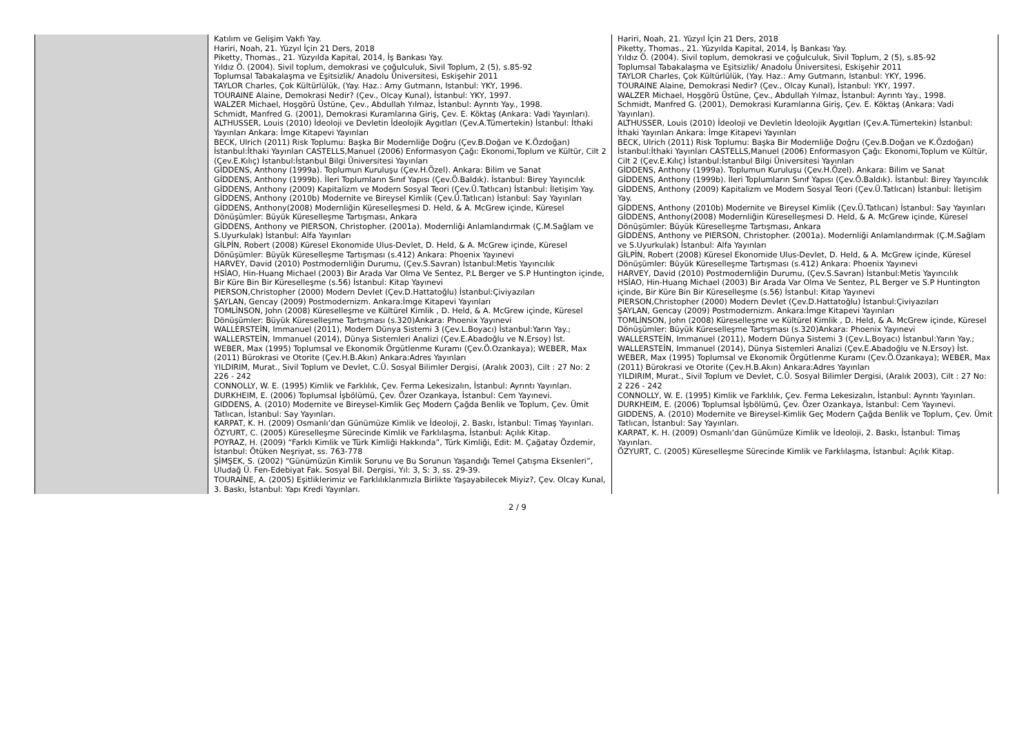| | Katılım ve Gelişim Vakfı Yay. Hariri, Noah, 21. Yüzyıl İçin 21 Ders, 2018 Piketty, Thomas., 21. Yüzyılda Kapital, 2014, İş Bankası Yay. Yıldız Ö. (2004). Sivil toplum, demokrasi ve çoğulculuk, Sivil Toplum, 2 (5), s.85-92 Toplumsal Tabakalaşma ve Eşitsizlik/ Anadolu Üniversitesi, Eskişehir 2011 TAYLOR Charles, Çok Kültürlülük, (Yay. Haz.: Amy Gutmann, Istanbul: YKY, 1996. TOURAINE Alaine, Demokrasi Nedir? (Çev., Olcay Kunal), İstanbul: YKY, 1997. WALZER Michael, Hoşgörü Üstüne, Çev., Abdullah Yılmaz, İstanbul: Ayrıntı Yay., 1998. Schmidt, Manfred G. (2001), Demokrasi Kuramlarına Giriş, Çev. E. Köktaş (Ankara: Vadi Yayınları). ALTHUSSER, Louis (2010) İdeoloji ve Devletin İdeolojik Aygıtları (Çev.A.Tümertekin) İstanbul: İthaki Yayınları Ankara: İmge Kitapevi Yayınları BECK, Ulrich (2011) Risk Toplumu: Başka Bir Modernliğe Doğru (Çev.B.Doğan ve K.Özdoğan) İstanbul:İthaki Yayınları CASTELLS,Manuel (2006) Enformasyon Çağı: Ekonomi,Toplum ve Kültür, Cilt 2 (Çev.E.Kılıç) İstanbul:İstanbul Bilgi Üniversitesi Yayınları GİDDENS, Anthony (1999a). Toplumun Kuruluşu (Çev.H.Özel). Ankara: Bilim ve Sanat GİDDENS, Anthony (1999b). İleri Toplumların Sınıf Yapısı (Çev.Ö.Baldık). İstanbul: Birey Yayıncılık GİDDENS, Anthony (2009) Kapitalizm ve Modern Sosyal Teori (Çev.Ü.Tatlıcan) İstanbul: İletişim Yay. GİDDENS, Anthony (2010b) Modernite ve Bireysel Kimlik (Çev.Ü.Tatlıcan) İstanbul: Say Yayınları GİDDENS, Anthony(2008) Modernliğin Küreselleşmesi D. Held, & A. McGrew içinde, Küresel Dönüşümler: Büyük Küreselleşme Tartışması, Ankara GİDDENS, Anthony ve PIERSON, Christopher. (2001a). Modernliği Anlamlandırmak (Ç.M.Sağlam ve S.Uyurkulak) İstanbul: Alfa Yayınları GİLPİN, Robert (2008) Küresel Ekonomide Ulus-Devlet, D. Held, & A. McGrew içinde, Küresel Dönüşümler: Büyük Küreselleşme Tartışması (s.412) Ankara: Phoenix Yayınevi HARVEY, David (2010) Postmodernliğin Durumu, (Çev.S.Savran) İstanbul:Metis Yayıncılık HSİAO, Hin-Huang Michael (2003) Bir Arada Var Olma Ve Sentez, P.L Berger ve S.P Huntington içinde, Bir Küre Bin Bir Küreselleşme (s.56) İstanbul: Kitap Yayınevi PIERSON,Christopher (2000) Modern Devlet (Çev.D.Hattatoğlu) İstanbul:Çiviyazıları ŞAYLAN, Gencay (2009) Postmodernizm. Ankara:İmge Kitapevi Yayınları TOMLİNSON, John (2008) Küreselleşme ve Kültürel Kimlik , D. Held, & A. McGrew içinde, Küresel Dönüşümler: Büyük Küreselleşme Tartışması (s.320)Ankara: Phoenix Yayınevi WALLERSTEİN, Immanuel (2011), Modern Dünya Sistemi 3 (Çev.L.Boyacı) İstanbul:Yarın Yay.; WALLERSTEİN, Immanuel (2014), Dünya Sistemleri Analizi (Çev.E.Abadoğlu ve N.Ersoy) İst. WEBER, Max (1995) Toplumsal ve Ekonomik Örgütlenme Kuramı (Çev.Ö.Ozankaya); WEBER, Max (2011) Bürokrasi ve Otorite (Çev.H.B.Akın) Ankara:Adres Yayınları YILDIRIM, Murat., Sivil Toplum ve Devlet, C.Ü. Sosyal Bilimler Dergisi, (Aralık 2003), Cilt : 27 No: 2 226 - 242 CONNOLLY, W. E. (1995) Kimlik ve Farklılık, Çev. Ferma Lekesizalın, İstanbul: Ayrıntı Yayınları. DURKHEIM, E. (2006) Toplumsal İşbölümü, Çev. Özer Ozankaya, İstanbul: Cem Yayınevi. GIDDENS, A. (2010) Modernite ve Bireysel-Kimlik Geç Modern Çağda Benlik ve Toplum, Çev. Ümit Tatlıcan, İstanbul: Say Yayınları. KARPAT, K. H. (2009) Osmanlı’dan Günümüze Kimlik ve İdeoloji, 2. Baskı, İstanbul: Timaş Yayınları. ÖZYURT, C. (2005) Küreselleşme Sürecinde Kimlik ve Farklılaşma, İstanbul: Açılık Kitap. POYRAZ, H. (2009) “Farklı Kimlik ve Türk Kimliği Hakkında”, Türk Kimliği, Edit: M. Çağatay Özdemir, İstanbul: Ötüken Neşriyat, ss. 763-778 ŞİMŞEK, S. (2002) “Günümüzün Kimlik Sorunu ve Bu Sorunun Yaşandığı Temel Çatışma Eksenleri”, Uludağ Ü. Fen-Edebiyat Fak. Sosyal Bil. Dergisi, Yıl: 3, S: 3, ss. 29-39. TOURAİNE, A. (2005) Eşitliklerimiz ve Farklılıklarımızla Birlikte Yaşayabilecek Miyiz?, Çev. Olcay Kunal, 3. Baskı, İstanbul: Yapı Kredi Yayınları. | Hariri, Noah, 21. Yüzyıl İçin 21 Ders, 2018 Piketty, Thomas., 21. Yüzyılda Kapital, 2014, İş Bankası Yay. Yıldız Ö. (2004). Sivil toplum, demokrasi ve çoğulculuk, Sivil Toplum, 2 (5), s.85-92 Toplumsal Tabakalaşma ve Eşitsizlik/ Anadolu Üniversitesi, Eskişehir 2011 TAYLOR Charles, Çok Kültürlülük, (Yay. Haz.: Amy Gutmann, Istanbul: YKY, 1996. TOURAINE Alaine, Demokrasi Nedir? (Çev., Olcay Kunal), İstanbul: YKY, 1997. WALZER Michael, Hoşgörü Üstüne, Çev., Abdullah Yılmaz, İstanbul: Ayrıntı Yay., 1998. Schmidt, Manfred G. (2001), Demokrasi Kuramlarına Giriş, Çev. E. Köktaş (Ankara: Vadi Yayınları). ALTHUSSER, Louis (2010) İdeoloji ve Devletin İdeolojik Aygıtları (Çev.A.Tümertekin) İstanbul: İthaki Yayınları Ankara: İmge Kitapevi Yayınları BECK, Ulrich (2011) Risk Toplumu: Başka Bir Modernliğe Doğru (Çev.B.Doğan ve K.Özdoğan) İstanbul:İthaki Yayınları CASTELLS,Manuel (2006) Enformasyon Çağı: Ekonomi,Toplum ve Kültür, Cilt 2 (Çev.E.Kılıç) İstanbul:İstanbul Bilgi Üniversitesi Yayınları GİDDENS, Anthony (1999a). Toplumun Kuruluşu (Çev.H.Özel). Ankara: Bilim ve Sanat GİDDENS, Anthony (1999b). İleri Toplumların Sınıf Yapısı (Çev.Ö.Baldık). İstanbul: Birey Yayıncılık GİDDENS, Anthony (2009) Kapitalizm ve Modern Sosyal Teori (Çev.Ü.Tatlıcan) İstanbul: İletişim Yay. GİDDENS, Anthony (2010b) Modernite ve Bireysel Kimlik (Çev.Ü.Tatlıcan) İstanbul: Say Yayınları GİDDENS, Anthony(2008) Modernliğin Küreselleşmesi D. Held, & A. McGrew içinde, Küresel Dönüşümler: Büyük Küreselleşme Tartışması, Ankara GİDDENS, Anthony ve PIERSON, Christopher. (2001a). Modernliği Anlamlandırmak (Ç.M.Sağlam ve S.Uyurkulak) İstanbul: Alfa Yayınları GİLPİN, Robert (2008) Küresel Ekonomide Ulus-Devlet, D. Held, & A. McGrew içinde, Küresel Dönüşümler: Büyük Küreselleşme Tartışması (s.412) Ankara: Phoenix Yayınevi HARVEY, David (2010) Postmodernliğin Durumu, (Çev.S.Savran) İstanbul:Metis Yayıncılık HSİAO, Hin-Huang Michael (2003) Bir Arada Var Olma Ve Sentez, P.L Berger ve S.P Huntington içinde, Bir Küre Bin Bir Küreselleşme (s.56) İstanbul: Kitap Yayınevi PIERSON,Christopher (2000) Modern Devlet (Çev.D.Hattatoğlu) İstanbul:Çiviyazıları ŞAYLAN, Gencay (2009) Postmodernizm. Ankara:İmge Kitapevi Yayınları TOMLİNSON, John (2008) Küreselleşme ve Kültürel Kimlik , D. Held, & A. McGrew içinde, Küresel Dönüşümler: Büyük Küreselleşme Tartışması (s.320)Ankara: Phoenix Yayınevi WALLERSTEİN, Immanuel (2011), Modern Dünya Sistemi 3 (Çev.L.Boyacı) İstanbul:Yarın Yay.; WALLERSTEİN, Immanuel (2014), Dünya Sistemleri Analizi (Çev.E.Abadoğlu ve N.Ersoy) İst. WEBER, Max (1995) Toplumsal ve Ekonomik Örgütlenme Kuramı (Çev.Ö.Ozankaya); WEBER, Max (2011) Bürokrasi ve Otorite (Çev.H.B.Akın) Ankara:Adres Yayınları YILDIRIM, Murat., Sivil Toplum ve Devlet, C.Ü. Sosyal Bilimler Dergisi, (Aralık 2003), Cilt : 27 No: 2 226 - 242 CONNOLLY, W. E. (1995) Kimlik ve Farklılık, Çev. Ferma Lekesizalın, İstanbul: Ayrıntı Yayınları. DURKHEIM, E. (2006) Toplumsal İşbölümü, Çev. Özer Ozankaya, İstanbul: Cem Yayınevi. GIDDENS, A. (2010) Modernite ve Bireysel-Kimlik Geç Modern Çağda Benlik ve Toplum, Çev. Ümit Tatlıcan, İstanbul: Say Yayınları. KARPAT, K. H. (2009) Osmanlı’dan Günümüze Kimlik ve İdeoloji, 2. Baskı, İstanbul: Timaş Yayınları. ÖZYURT, C. (2005) Küreselleşme Sürecinde Kimlik ve Farklılaşma, İstanbul: Açılık Kitap. |
2 / 9